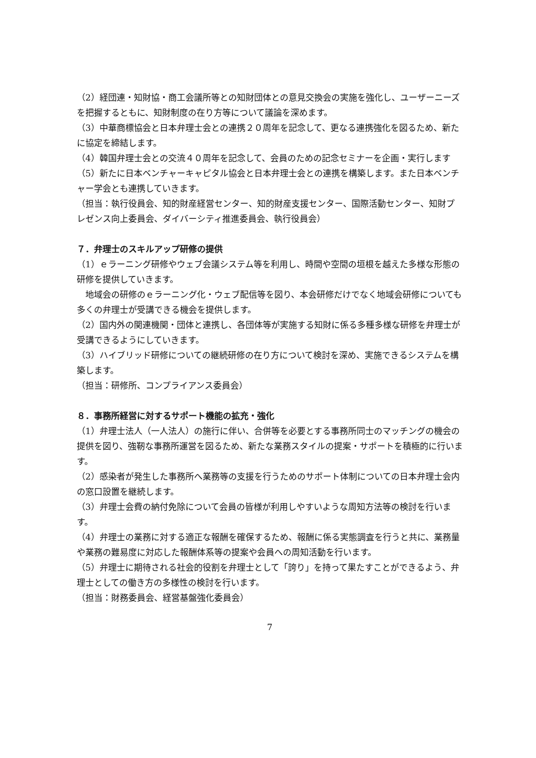（2）経団連・知財協・商工会議所等との知財団体との意見交換会の実施を強化し、ユーザーニーズを把握するともに、知財制度の在り方等について議論を深めます。
（3）中華商標協会と日本弁理士会との連携２０周年を記念して、更なる連携強化を図るため、新たに協定を締結します。
（4）韓国弁理士会との交流４０周年を記念して、会員のための記念セミナーを企画・実行します
（5）新たに日本ベンチャーキャピタル協会と日本弁理士会との連携を構築します。また日本ベンチャー学会とも連携していきます。
（担当：執行役員会、知的財産経営センター、知的財産支援センター、国際活動センター、知財プレゼンス向上委員会、ダイバーシティ推進委員会、執行役員会）
７．弁理士のスキルアップ研修の提供
（1）ｅラーニング研修やウェブ会議システム等を利用し、時間や空間の垣根を越えた多様な形態の研修を提供していきます。
　地域会の研修のｅラーニング化・ウェブ配信等を図り、本会研修だけでなく地域会研修についても多くの弁理士が受講できる機会を提供します。
（2）国内外の関連機関・団体と連携し、各団体等が実施する知財に係る多種多様な研修を弁理士が受講できるようにしていきます。
（3）ハイブリッド研修についての継続研修の在り方について検討を深め、実施できるシステムを構築します。
（担当：研修所、コンプライアンス委員会）
８．事務所経営に対するサポート機能の拡充・強化
（1）弁理士法人（一人法人）の施行に伴い、合併等を必要とする事務所同士のマッチングの機会の提供を図り、強靭な事務所運営を図るため、新たな業務スタイルの提案・サポートを積極的に行います。
（2）感染者が発生した事務所へ業務等の支援を行うためのサポート体制についての日本弁理士会内の窓口設置を継続します。
（3）弁理士会費の納付免除について会員の皆様が利用しやすいような周知方法等の検討を行います。
（4）弁理士の業務に対する適正な報酬を確保するため、報酬に係る実態調査を行うと共に、業務量や業務の難易度に対応した報酬体系等の提案や会員への周知活動を行います。
（5）弁理士に期待される社会的役割を弁理士として「誇り」を持って果たすことができるよう、弁理士としての働き方の多様性の検討を行います。
（担当：財務委員会、経営基盤強化委員会）
7